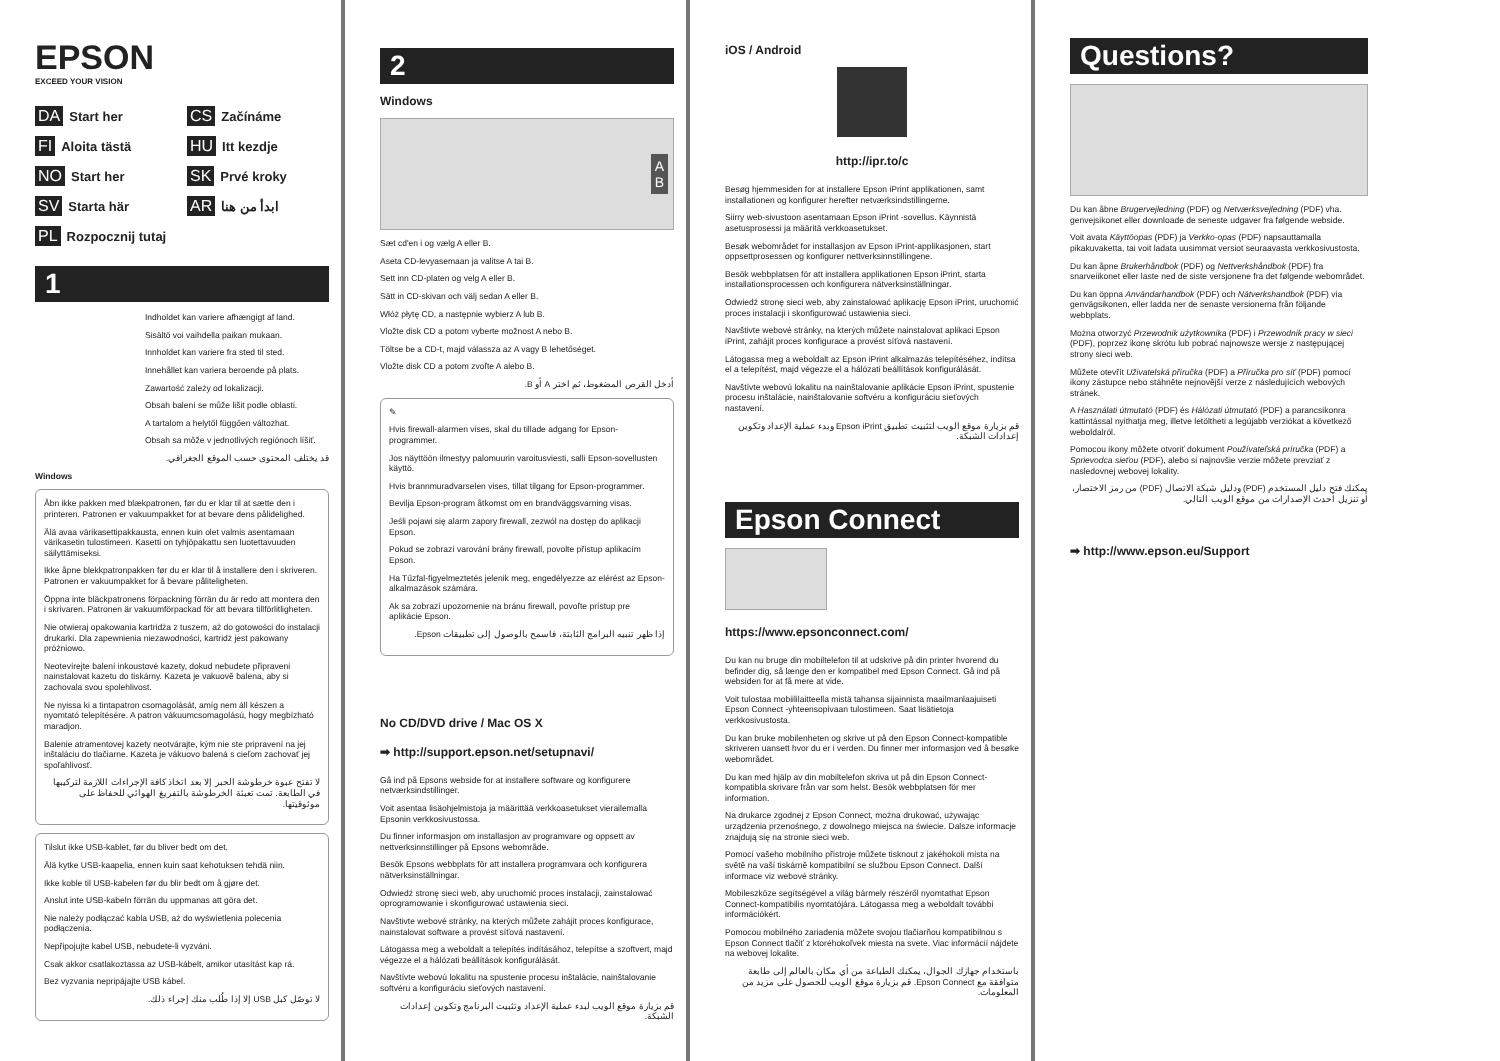EPSON
EXCEED YOUR VISION
DA Start her
CS Začínáme
FI Aloita tästä
HU Itt kezdje
NO Start her
SK Prvé kroky
SV Starta här
AR ابدأ من هنا
PL Rozpocznij tutaj
1
Indholdet kan variere afhængigt af land.
Sisältö voi vaihdella paikan mukaan.
Innholdet kan variere fra sted til sted.
Innehållet kan variera beroende på plats.
Zawartość zależy od lokalizacji.
Obsah balení se může lišit podle oblasti.
A tartalom a helytől függően változhat.
Obsah sa môže v jednotlivých regiónoch líšiť.
قد يختلف المحتوى حسب الموقع الجغرافي.
Windows
Åbn ikke pakken med blækpatronen, før du er klar til at sætte den i printeren. Patronen er vakuumpakket for at bevare dens pålidelighed.
Älä avaa värikasettipakkausta, ennen kuin olet valmis asentamaan värikasetin tulostimeen. Kasetti on tyhjöpakattu sen luotettavuuden säilyttämiseksi.
Ikke åpne blekkpatronpakken før du er klar til å installere den i skriveren. Patronen er vakuumpakket for å bevare påliteligheten.
Öppna inte bläckpatronens förpackning förrän du är redo att montera den i skrivaren. Patronen är vakuumförpackad för att bevara tillförlitligheten.
Nie otwieraj opakowania kartridża z tuszem, aż do gotowości do instalacji drukarki. Dla zapewnienia niezawodności, kartridż jest pakowany próżniowo.
Neotevírejte balení inkoustové kazety, dokud nebudete připraveni nainstalovat kazetu do tiskárny. Kazeta je vakuově balena, aby si zachovala svou spolehlivost.
Ne nyissa ki a tintapatron csomagolását, amíg nem áll készen a nyomtató telepítésére. A patron vákuumcsomagolású, hogy megbízható maradjon.
Balenie atramentovej kazety neotvárajte, kým nie ste pripravení na jej inštaláciu do tlačiarne. Kazeta je vákuovo balená s cieľom zachovať jej spoľahlivosť.
لا تفتح عبوة خرطوشة الحبر إلا بعد اتخاذ كافة الإجراءات اللازمة لتركيبها في الطابعة. تمت تعبئة الخرطوشة بالتفريغ الهوائي للحفاظ على موثوقيتها.
Tilslut ikke USB-kablet, før du bliver bedt om det.
Älä kytke USB-kaapelia, ennen kuin saat kehotuksen tehdä niin.
Ikke koble til USB-kabelen før du blir bedt om å gjøre det.
Anslut inte USB-kabeln förrän du uppmanas att göra det.
Nie należy podłączać kabla USB, aż do wyświetlenia polecenia podłączenia.
Nepřipojujte kabel USB, nebudete-li vyzváni.
Csak akkor csatlakoztassa az USB-kábelt, amikor utasítást kap rá.
Bez vyzvania nepripájajte USB kábel.
لا توصّل كبل USB إلا إذا طُلب منك إجراء ذلك.
2
Windows
A
B
Sæt cd'en i og vælg A eller B.
Aseta CD-levyasemaan ja valitse A tai B.
Sett inn CD-platen og velg A eller B.
Sätt in CD-skivan och välj sedan A eller B.
Włóż płytę CD, a następnie wybierz A lub B.
Vložte disk CD a potom vyberte možnost A nebo B.
Töltse be a CD-t, majd válassza az A vagy B lehetőséget.
Vložte disk CD a potom zvoľte A alebo B.
أدخل القرص المضغوط، ثم اختر A أو B.
✎
Hvis firewall-alarmen vises, skal du tillade adgang for Epson-programmer.
Jos näyttöön ilmestyy palomuurin varoitusviesti, salli Epson-sovellusten käyttö.
Hvis brannmuradvarselen vises, tillat tilgang for Epson-programmer.
Bevilja Epson-program åtkomst om en brandväggsvarning visas.
Jeśli pojawi się alarm zapory firewall, zezwól na dostęp do aplikacji Epson.
Pokud se zobrazí varování brány firewall, povolte přístup aplikacím Epson.
Ha Tűzfal-figyelmeztetés jelenik meg, engedélyezze az elérést az Epson-alkalmazások számára.
Ak sa zobrazí upozornenie na bránu firewall, povoľte prístup pre aplikácie Epson.
إذا ظهر تنبيه البرامج الثابتة، فاسمح بالوصول إلى تطبيقات Epson.
No CD/DVD drive / Mac OS X
➡ http://support.epson.net/setupnavi/
Gå ind på Epsons webside for at installere software og konfigurere netværksindstillinger.
Voit asentaa lisäohjelmistoja ja määrittää verkkoasetukset vierailemalla Epsonin verkkosivustossa.
Du finner informasjon om installasjon av programvare og oppsett av nettverksinnstillinger på Epsons webområde.
Besök Epsons webbplats för att installera programvara och konfigurera nätverksinställningar.
Odwiedź stronę sieci web, aby uruchomić proces instalacji, zainstalować oprogramowanie i skonfigurować ustawienia sieci.
Navštivte webové stránky, na kterých můžete zahájit proces konfigurace, nainstalovat software a provést síťová nastavení.
Látogassa meg a weboldalt a telepítés indításához, telepítse a szoftvert, majd végezze el a hálózati beállítások konfigurálását.
Navštívte webovú lokalitu na spustenie procesu inštalácie, nainštalovanie softvéru a konfiguráciu sieťových nastavení.
قم بزيارة موقع الويب لبدء عملية الإعداد وتثبيت البرنامج وتكوين إعدادات الشبكة.
iOS / Android
http://ipr.to/c
Besøg hjemmesiden for at installere Epson iPrint applikationen, samt installationen og konfigurer herefter netværksindstillingerne.
Siirry web-sivustoon asentamaan Epson iPrint -sovellus. Käynnistä asetusprosessi ja määritä verkkoasetukset.
Besøk webområdet for installasjon av Epson iPrint-applikasjonen, start oppsettprosessen og konfigurer nettverksinnstillingene.
Besök webbplatsen för att installera applikationen Epson iPrint, starta installationsprocessen och konfigurera nätverksinställningar.
Odwiedź stronę sieci web, aby zainstalować aplikację Epson iPrint, uruchomić proces instalacji i skonfigurować ustawienia sieci.
Navštivte webové stránky, na kterých můžete nainstalovat aplikaci Epson iPrint, zahájit proces konfigurace a provést síťová nastavení.
Látogassa meg a weboldalt az Epson iPrint alkalmazás telepítéséhez, indítsa el a telepítést, majd végezze el a hálózati beállítások konfigurálását.
Navštívte webovú lokalitu na nainštalovanie aplikácie Epson iPrint, spustenie procesu inštalácie, nainštalovanie softvéru a konfiguráciu sieťových nastavení.
قم بزيارة موقع الويب لتثبيت تطبيق Epson iPrint وبدء عملية الإعداد وتكوين إعدادات الشبكة.
Epson Connect
https://www.epsonconnect.com/
Du kan nu bruge din mobiltelefon til at udskrive på din printer hvorend du befinder dig, så længe den er kompatibel med Epson Connect. Gå ind på websiden for at få mere at vide.
Voit tulostaa mobiililaitteella mistä tahansa sijainnista maailmanlaajuiseti Epson Connect -yhteensopivaan tulostimeen. Saat lisätietoja verkkosivustosta.
Du kan bruke mobilenheten og skrive ut på den Epson Connect-kompatible skriveren uansett hvor du er i verden. Du finner mer informasjon ved å besøke webområdet.
Du kan med hjälp av din mobiltelefon skriva ut på din Epson Connect-kompatibla skrivare från var som helst. Besök webbplatsen för mer information.
Na drukarce zgodnej z Epson Connect, można drukować, używając urządzenia przenośnego, z dowolnego miejsca na świecie. Dalsze informacje znajdują się na stronie sieci web.
Pomocí vašeho mobilního přístroje můžete tisknout z jakéhokoli místa na světě na vaší tiskárně kompatibilní se službou Epson Connect. Další informace viz webové stránky.
Mobileszköze segítségével a világ bármely részéről nyomtathat Epson Connect-kompatibilis nyomtatójára. Látogassa meg a weboldalt további információkért.
Pomocou mobilného zariadenia môžete svojou tlačiarňou kompatibilnou s Epson Connect tlačiť z ktoréhokoľvek miesta na svete. Viac informácií nájdete na webovej lokalite.
باستخدام جهازك الجوال، يمكنك الطباعة من أي مكان بالعالم إلى طابعة متوافقة مع Epson Connect. قم بزيارة موقع الويب للحصول على مزيد من المعلومات.
Questions?
Du kan åbne Brugervejledning (PDF) og Netværksvejledning (PDF) vha. genvejsikonet eller downloade de seneste udgaver fra følgende webside.
Voit avata Käyttöopas (PDF) ja Verkko-opas (PDF) napsauttamalla pikakuvaketta, tai voit ladata uusimmat versiot seuraavasta verkkosivustosta.
Du kan åpne Brukerhåndbok (PDF) og Nettverkshåndbok (PDF) fra snarveiikonet eller laste ned de siste versjonene fra det følgende webområdet.
Du kan öppna Användarhandbok (PDF) och Nätverkshandbok (PDF) via genvägsikonen, eller ladda ner de senaste versionerna från följande webbplats.
Można otworzyć Przewodnik użytkownika (PDF) i Przewodnik pracy w sieci (PDF), poprzez ikonę skrótu lub pobrać najnowsze wersje z następującej strony sieci web.
Můžete otevřít Uživatelská příručka (PDF) a Příručka pro síť (PDF) pomocí ikony zástupce nebo stáhněte nejnovější verze z následujících webových stránek.
A Használati útmutató (PDF) és Hálózati útmutató (PDF) a parancsikonra kattintással nyithatja meg, illetve letöltheti a legújabb verziókat a következő weboldalról.
Pomocou ikony môžete otvoriť dokument Používateľská príručka (PDF) a Sprievodca sieťou (PDF), alebo si najnovšie verzie môžete prevziať z nasledovnej webovej lokality.
يمكنك فتح دليل المستخدم (PDF) ودليل شبكة الاتصال (PDF) من رمز الاختصار، أو تنزيل أحدث الإصدارات من موقع الويب التالي.
➡ http://www.epson.eu/Support